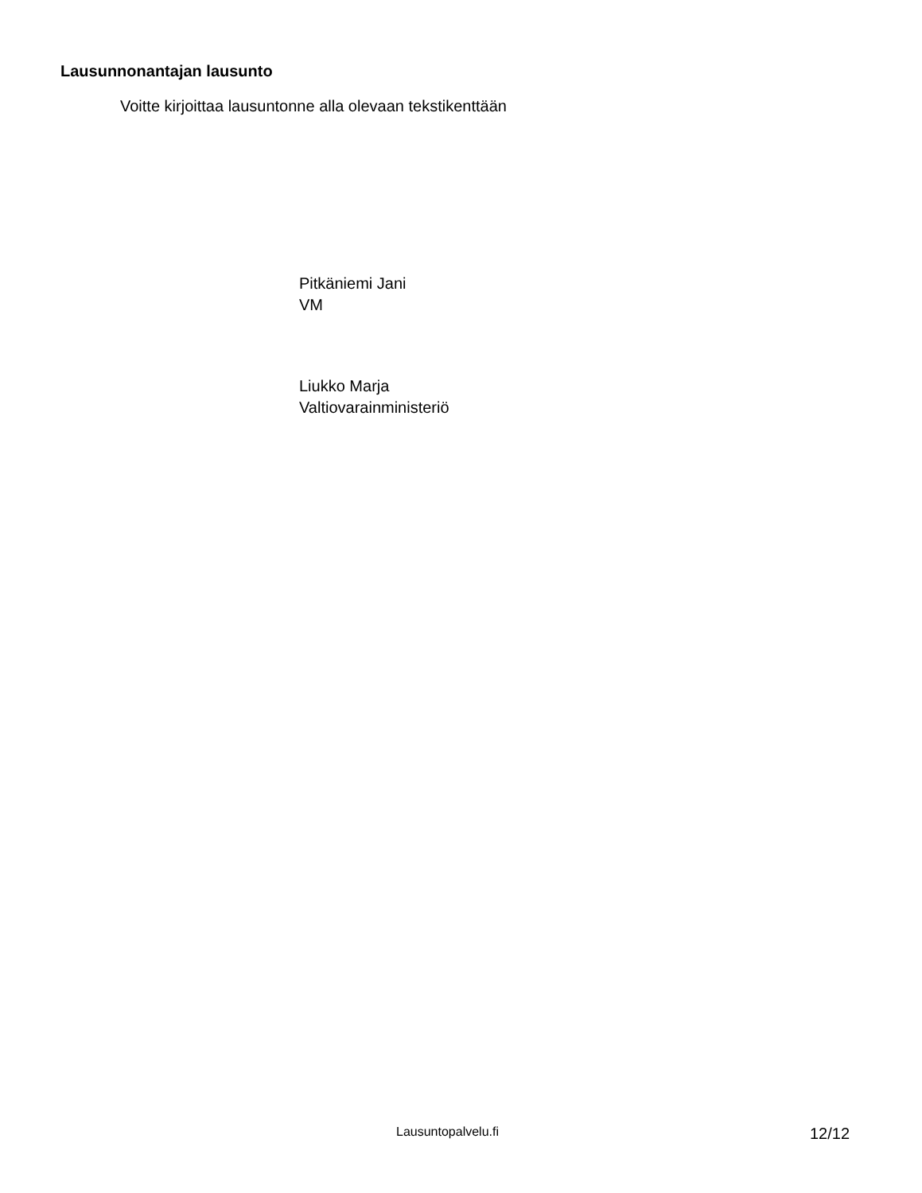Lausunnonantajan lausunto
Voitte kirjoittaa lausuntonne alla olevaan tekstikenttään
Pitkäniemi Jani
VM
Liukko Marja
Valtiovarainministeriö
Lausuntopalvelu.fi 12/12